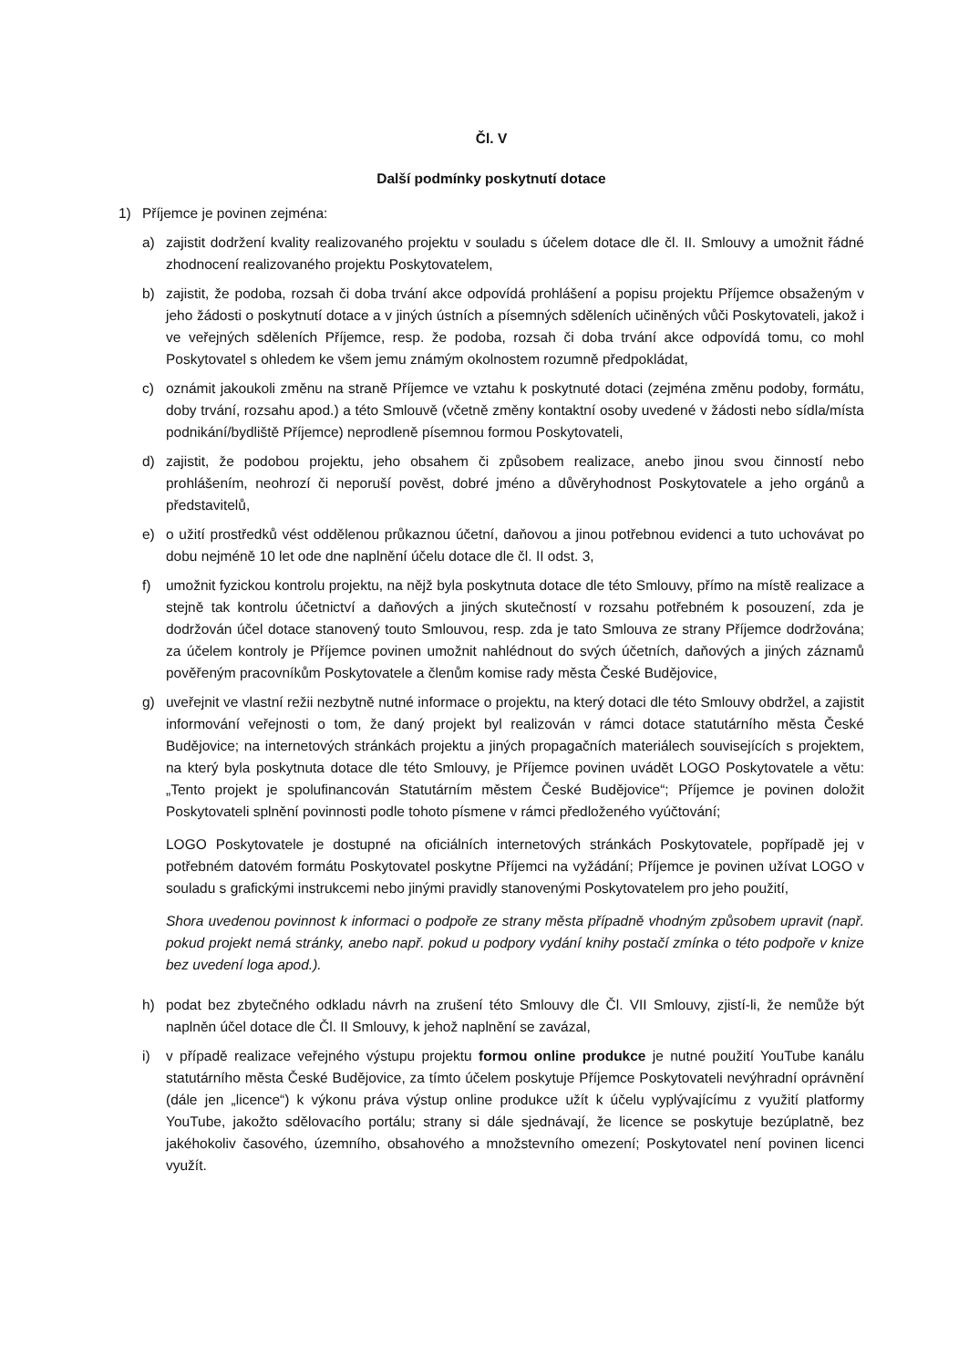Čl. V
Další podmínky poskytnutí dotace
1) Příjemce je povinen zejména:
a) zajistit dodržení kvality realizovaného projektu v souladu s účelem dotace dle čl. II. Smlouvy a umožnit řádné zhodnocení realizovaného projektu Poskytovatelem,
b) zajistit, že podoba, rozsah či doba trvání akce odpovídá prohlášení a popisu projektu Příjemce obsaženým v jeho žádosti o poskytnutí dotace a v jiných ústních a písemných sděleních učiněných vůči Poskytovateli, jakož i ve veřejných sděleních Příjemce, resp. že podoba, rozsah či doba trvání akce odpovídá tomu, co mohl Poskytovatel s ohledem ke všem jemu známým okolnostem rozumně předpokládat,
c) oznámit jakoukoli změnu na straně Příjemce ve vztahu k poskytnuté dotaci (zejména změnu podoby, formátu, doby trvání, rozsahu apod.) a této Smlouvě (včetně změny kontaktní osoby uvedené v žádosti nebo sídla/místa podnikání/bydliště Příjemce) neprodleně písemnou formou Poskytovateli,
d) zajistit, že podobou projektu, jeho obsahem či způsobem realizace, anebo jinou svou činností nebo prohlášením, neohrozí či neporuší pověst, dobré jméno a důvěryhodnost Poskytovatele a jeho orgánů a představitelů,
e) o užití prostředků vést oddělenou průkaznou účetní, daňovou a jinou potřebnou evidenci a tuto uchovávat po dobu nejméně 10 let ode dne naplnění účelu dotace dle čl. II odst. 3,
f) umožnit fyzickou kontrolu projektu, na nějž byla poskytnuta dotace dle této Smlouvy, přímo na místě realizace a stejně tak kontrolu účetnictví a daňových a jiných skutečností v rozsahu potřebném k posouzení, zda je dodržován účel dotace stanovený touto Smlouvou, resp. zda je tato Smlouva ze strany Příjemce dodržována; za účelem kontroly je Příjemce povinen umožnit nahlédnout do svých účetních, daňových a jiných záznamů pověřeným pracovníkům Poskytovatele a členům komise rady města České Budějovice,
g) uveřejnit ve vlastní režii nezbytně nutné informace o projektu, na který dotaci dle této Smlouvy obdržel, a zajistit informování veřejnosti o tom, že daný projekt byl realizován v rámci dotace statutárního města České Budějovice; na internetových stránkách projektu a jiných propagačních materiálech souvisejících s projektem, na který byla poskytnuta dotace dle této Smlouvy, je Příjemce povinen uvádět LOGO Poskytovatele a větu: „Tento projekt je spolufinancován Statutárním městem České Budějovice“; Příjemce je povinen doložit Poskytovateli splnění povinnosti podle tohoto písmene v rámci předloženého vyúčtování;
LOGO Poskytovatele je dostupné na oficiálních internetových stránkách Poskytovatele, popřípadě jej v potřebném datovém formátu Poskytovatel poskytne Příjemci na vyžádání; Příjemce je povinen užívat LOGO v souladu s grafickými instrukcemi nebo jinými pravidly stanovenými Poskytovatelem pro jeho použití,
Shora uvedenou povinnost k informaci o podpoře ze strany města případně vhodným způsobem upravit (např. pokud projekt nemá stránky, anebo např. pokud u podpory vydání knihy postačí zmínka o této podpoře v knize bez uvedení loga apod.).
h) podat bez zbytečného odkladu návrh na zrušení této Smlouvy dle Čl. VII Smlouvy, zjistí-li, že nemůže být naplněn účel dotace dle Čl. II Smlouvy, k jehož naplnění se zavázal,
i) v případě realizace veřejného výstupu projektu formou online produkce je nutné použití YouTube kanálu statutárního města České Budějovice, za tímto účelem poskytuje Příjemce Poskytovateli nevýhradní oprávnění (dále jen „licence“) k výkonu práva výstup online produkce užít k účelu vyplývajícímu z využití platformy YouTube, jakožto sdělovacího portálu; strany si dále sjednávají, že licence se poskytuje bezúplatně, bez jakéhokoliv časového, územního, obsahového a množstevního omezení; Poskytovatel není povinen licenci využít.